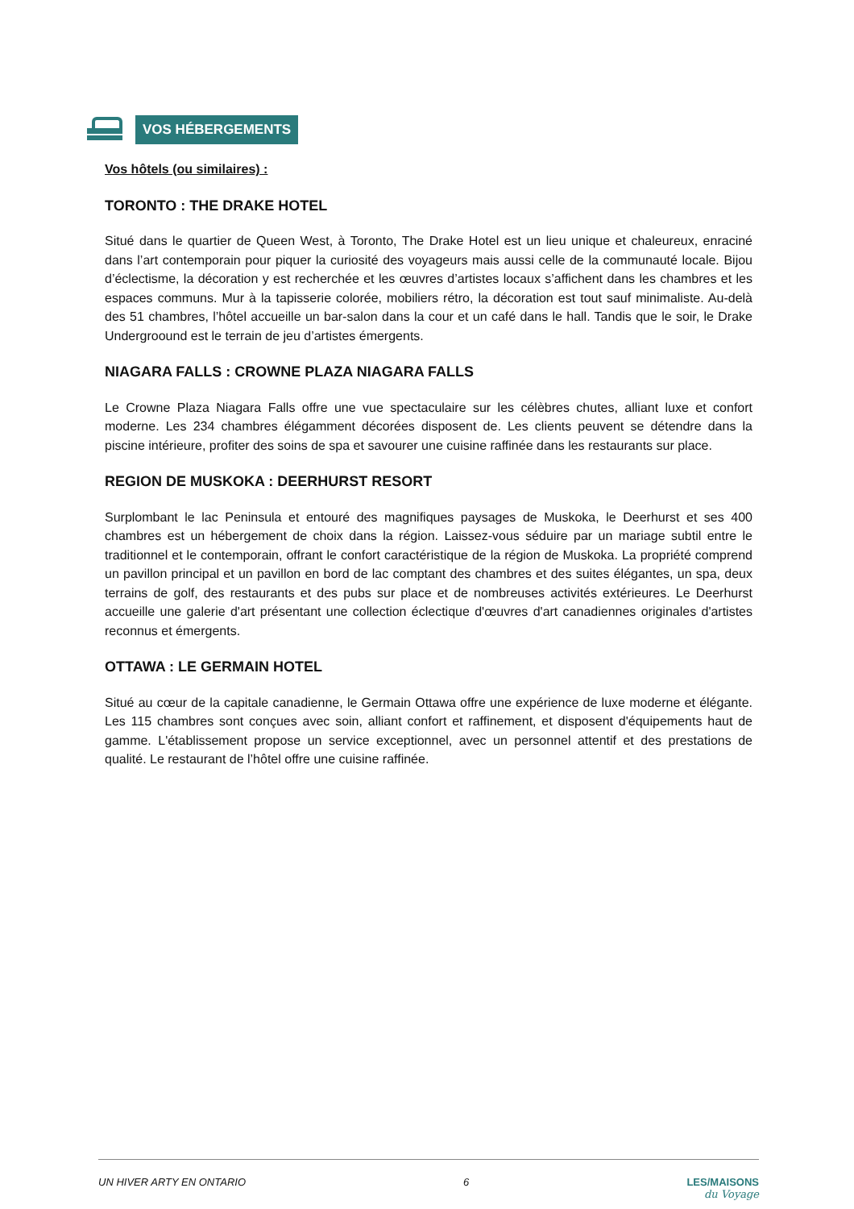VOS HÉBERGEMENTS
Vos hôtels (ou similaires) :
TORONTO : THE DRAKE HOTEL
Situé dans le quartier de Queen West, à Toronto, The Drake Hotel est un lieu unique et chaleureux, enraciné dans l’art contemporain pour piquer la curiosité des voyageurs mais aussi celle de la communauté locale. Bijou d’éclectisme, la décoration y est recherchée et les œuvres d’artistes locaux s’affichent dans les chambres et les espaces communs. Mur à la tapisserie colorée, mobiliers rétro, la décoration est tout sauf minimaliste. Au-delà des 51 chambres, l’hôtel accueille un bar-salon dans la cour et un café dans le hall. Tandis que le soir, le Drake Undergroound est le terrain de jeu d’artistes émergents.
NIAGARA FALLS : CROWNE PLAZA NIAGARA FALLS
Le Crowne Plaza Niagara Falls offre une vue spectaculaire sur les célèbres chutes, alliant luxe et confort moderne. Les 234 chambres élégamment décorées disposent de. Les clients peuvent se détendre dans la piscine intérieure, profiter des soins de spa et savourer une cuisine raffinée dans les restaurants sur place.
REGION DE MUSKOKA : DEERHURST RESORT
Surplombant le lac Peninsula et entouré des magnifiques paysages de Muskoka, le Deerhurst et ses 400 chambres est un hébergement de choix dans la région. Laissez-vous séduire par un mariage subtil entre le traditionnel et le contemporain, offrant le confort caractéristique de la région de Muskoka. La propriété comprend un pavillon principal et un pavillon en bord de lac comptant des chambres et des suites élégantes, un spa, deux terrains de golf, des restaurants et des pubs sur place et de nombreuses activités extérieures. Le Deerhurst accueille une galerie d'art présentant une collection éclectique d'œuvres d'art canadiennes originales d'artistes reconnus et émergents.
OTTAWA : LE GERMAIN HOTEL
Situé au cœur de la capitale canadienne, le Germain Ottawa offre une expérience de luxe moderne et élégante. Les 115 chambres sont conçues avec soin, alliant confort et raffinement, et disposent d'équipements haut de gamme. L'établissement propose un service exceptionnel, avec un personnel attentif et des prestations de qualité. Le restaurant de l’hôtel offre une cuisine raffinée.
UN HIVER ARTY EN ONTARIO 6 LES/MAISONS
du Voyage